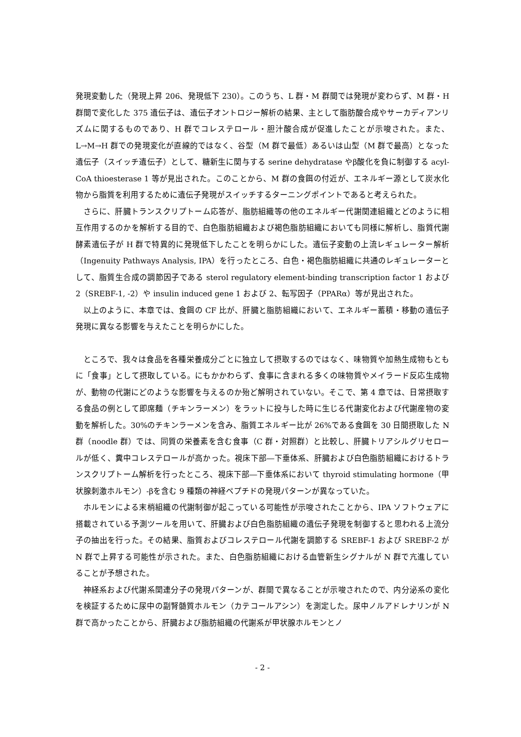発現変動した（発現上昇 206、発現低下 230）。このうち、L 群・M 群間では発現が変わらず、M 群・H 群間で変化した 375 遺伝子は、遺伝子オントロジー解析の結果、主として脂肪酸合成やサーカディアンリズムに関するものであり、H 群でコレステロール・胆汁酸合成が促進したことが示唆された。また、L→M→H 群での発現変化が直線的ではなく、谷型（M 群で最低）あるいは山型（M 群で最高）となった遺伝子（スイッチ遺伝子）として、糖新生に関与する serine dehydratase やβ酸化を負に制御する acyl-CoA thioesterase 1 等が見出された。このことから、M 群の食餌の付近が、エネルギー源として炭水化物から脂質を利用するために遺伝子発現がスイッチするターニングポイントであると考えられた。
さらに、肝臓トランスクリプトーム応答が、脂肪組織等の他のエネルギー代謝関連組織とどのように相互作用するのかを解析する目的で、白色脂肪組織および褐色脂肪組織においても同様に解析し、脂質代謝酵素遺伝子が H 群で特異的に発現低下したことを明らかにした。遺伝子変動の上流レギュレーター解析（Ingenuity Pathways Analysis, IPA）を行ったところ、白色・褐色脂肪組織に共通のレギュレーターとして、脂質生合成の調節因子である sterol regulatory element-binding transcription factor 1 および 2（SREBF-1, -2）や insulin induced gene 1 および 2、転写因子（PPARα）等が見出された。
以上のように、本章では、食餌の CF 比が、肝臓と脂肪組織において、エネルギー蓄積・移動の遺伝子発現に異なる影響を与えたことを明らかにした。
ところで、我々は食品を各種栄養成分ごとに独立して摂取するのではなく、味物質や加熱生成物もともに「食事」として摂取している。にもかかわらず、食事に含まれる多くの味物質やメイラード反応生成物が、動物の代謝にどのような影響を与えるのか殆ど解明されていない。そこで、第 4 章では、日常摂取する食品の例として即席麺（チキンラーメン）をラットに投与した時に生じる代謝変化および代謝産物の変動を解析した。30%のチキンラーメンを含み、脂質エネルギー比が 26%である食餌を 30 日間摂取した N 群（noodle 群）では、同質の栄養素を含む食事（C 群・対照群）と比較し、肝臓トリアシルグリセロールが低く、糞中コレステロールが高かった。視床下部―下垂体系、肝臓および白色脂肪組織におけるトランスクリプトーム解析を行ったところ、視床下部―下垂体系において thyroid stimulating hormone（甲状腺刺激ホルモン）-βを含む 9 種類の神経ペプチドの発現パターンが異なっていた。
ホルモンによる末梢組織の代謝制御が起こっている可能性が示唆されたことから、IPA ソフトウェアに搭載されている予測ツールを用いて、肝臓および白色脂肪組織の遺伝子発現を制御すると思われる上流分子の抽出を行った。その結果、脂質およびコレステロール代謝を調節する SREBF-1 および SREBF-2 が N 群で上昇する可能性が示された。また、白色脂肪組織における血管新生シグナルが N 群で亢進していることが予想された。
神経系および代謝系関連分子の発現パターンが、群間で異なることが示唆されたので、内分泌系の変化を検証するために尿中の副腎髄質ホルモン（カテコールアシン）を測定した。尿中ノルアドレナリンが N 群で高かったことから、肝臓および脂肪組織の代謝系が甲状腺ホルモンとノ
- 2 -